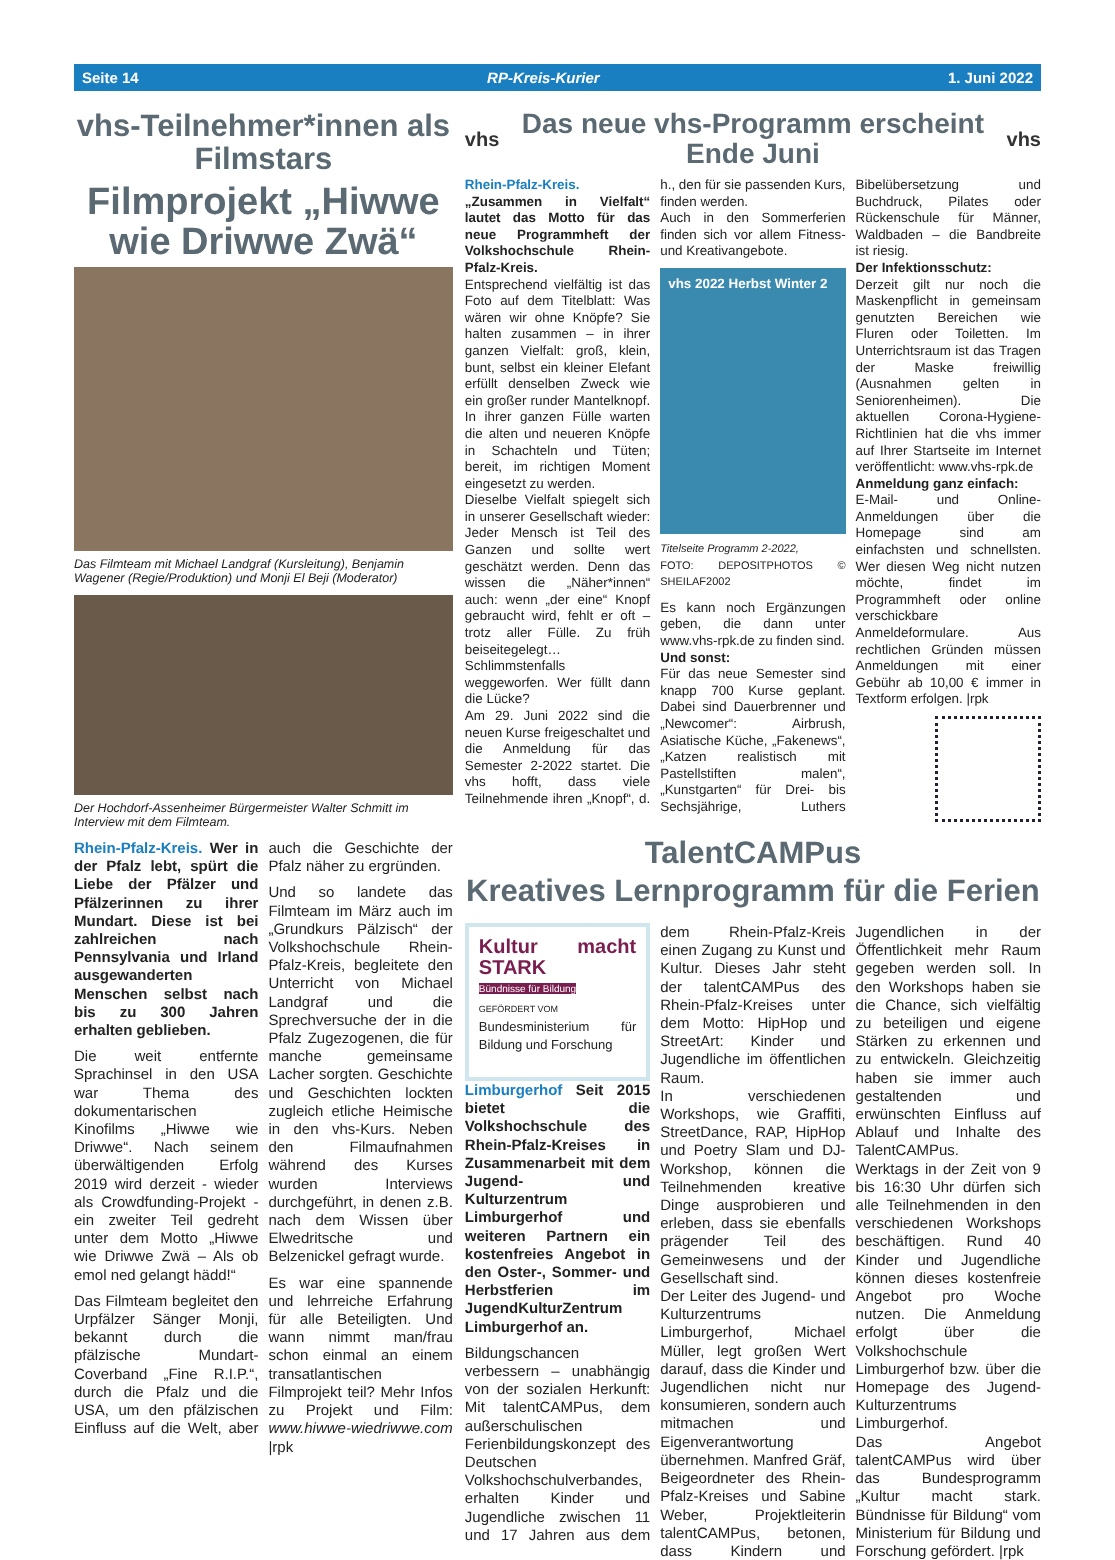Seite 14 RP-Kreis-Kurier 1. Juni 2022
vhs-Teilnehmer*innen als Filmstars
Filmprojekt „Hiwwe wie Driwwe Zwä“
Das Filmteam mit Michael Landgraf (Kursleitung), Benjamin Wagener (Regie/Produktion) und Monji El Beji (Moderator)
Der Hochdorf-Assenheimer Bürgermeister Walter Schmitt im Interview mit dem Filmteam.
Rhein-Pfalz-Kreis. Wer in der Pfalz lebt, spürt die Liebe der Pfälzer und Pfälzerinnen zu ihrer Mundart. Diese ist bei zahlreichen nach Pennsylvania und Irland ausgewanderten Menschen selbst nach bis zu 300 Jahren erhalten geblieben.
Die weit entfernte Sprachinsel in den USA war Thema des dokumentarischen Kinofilms „Hiwwe wie Driwwe“. Nach seinem überwältigenden Erfolg 2019 wird derzeit - wieder als Crowdfunding-Projekt - ein zweiter Teil gedreht unter dem Motto „Hiwwe wie Driwwe Zwä – Als ob emol ned gelangt hädd!“
Das Filmteam begleitet den Urpfälzer Sänger Monji, bekannt durch die pfälzische Mundart-Coverband „Fine R.I.P.“, durch die Pfalz und die USA, um den pfälzischen Einfluss auf die Welt, aber auch die Geschichte der Pfalz näher zu ergründen.
Und so landete das Filmteam im März auch im „Grundkurs Pälzisch“ der Volkshochschule Rhein-Pfalz-Kreis, begleitete den Unterricht von Michael Landgraf und die Sprechversuche der in die Pfalz Zugezogenen, die für manche gemeinsame Lacher sorgten. Geschichte und Geschichten lockten zugleich etliche Heimische in den vhs-Kurs. Neben den Filmaufnahmen während des Kurses wurden Interviews durchgeführt, in denen z.B. nach dem Wissen über Elwedritsche und Belzenickel gefragt wurde.
Es war eine spannende und lehrreiche Erfahrung für alle Beteiligten. Und wann nimmt man/frau schon einmal an einem transatlantischen Filmprojekt teil? Mehr Infos zu Projekt und Film: www.hiwwe-wiedriwwe.com |rpk
vhs
Das neue vhs-Programm erscheint Ende Juni
vhs
Rhein-Pfalz-Kreis. „Zusammen in Vielfalt“ lautet das Motto für das neue Programmheft der Volkshochschule Rhein-Pfalz-Kreis.
Entsprechend vielfältig ist das Foto auf dem Titelblatt: Was wären wir ohne Knöpfe? Sie halten zusammen – in ihrer ganzen Vielfalt: groß, klein, bunt, selbst ein kleiner Elefant erfüllt denselben Zweck wie ein großer runder Mantelknopf. In ihrer ganzen Fülle warten die alten und neueren Knöpfe in Schachteln und Tüten; bereit, im richtigen Moment eingesetzt zu werden.
Dieselbe Vielfalt spiegelt sich in unserer Gesellschaft wieder: Jeder Mensch ist Teil des Ganzen und sollte wert geschätzt werden. Denn das wissen die „Näher*innen“ auch: wenn „der eine“ Knopf gebraucht wird, fehlt er oft – trotz aller Fülle. Zu früh beiseitegelegt… Schlimmstenfalls weggeworfen. Wer füllt dann die Lücke?
Am 29. Juni 2022 sind die neuen Kurse freigeschaltet und die Anmeldung für das Semester 2-2022 startet. Die vhs hofft, dass viele Teilnehmende ihren „Knopf“, d. h., den für sie passenden Kurs, finden werden.
Auch in den Sommerferien finden sich vor allem Fitness- und Kreativangebote.
vhs 2022 Herbst Winter 2
Titelseite Programm 2-2022,
FOTO: DEPOSITPHOTOS © SHEILAF2002
Es kann noch Ergänzungen geben, die dann unter www.vhs-rpk.de zu finden sind.
Und sonst:
Für das neue Semester sind knapp 700 Kurse geplant. Dabei sind Dauerbrenner und „Newcomer“: Airbrush, Asiatische Küche, „Fakenews“, „Katzen realistisch mit Pastellstiften malen“, „Kunstgarten“ für Drei- bis Sechsjährige, Luthers Bibelübersetzung und Buchdruck, Pilates oder Rückenschule für Männer, Waldbaden – die Bandbreite ist riesig.
Der Infektionsschutz:
Derzeit gilt nur noch die Maskenpflicht in gemeinsam genutzten Bereichen wie Fluren oder Toiletten. Im Unterrichtsraum ist das Tragen der Maske freiwillig (Ausnahmen gelten in Seniorenheimen). Die aktuellen Corona-Hygiene-Richtlinien hat die vhs immer auf Ihrer Startseite im Internet veröffentlicht: www.vhs-rpk.de
Anmeldung ganz einfach:
E-Mail- und Online-Anmeldungen über die Homepage sind am einfachsten und schnellsten. Wer diesen Weg nicht nutzen möchte, findet im Programmheft oder online verschickbare Anmeldeformulare. Aus rechtlichen Gründen müssen Anmeldungen mit einer Gebühr ab 10,00 € immer in Textform erfolgen. |rpk
TalentCAMPus
Kreatives Lernprogramm für die Ferien
Kultur macht STARK
Bündnisse für Bildung
GEFÖRDERT VOM
Bundesministerium für Bildung und Forschung
Limburgerhof Seit 2015 bietet die Volkshochschule des Rhein-Pfalz-Kreises in Zusammenarbeit mit dem Jugend- und Kulturzentrum Limburgerhof und weiteren Partnern ein kostenfreies Angebot in den Oster-, Sommer- und Herbstferien im JugendKulturZentrum Limburgerhof an.
Bildungschancen verbessern – unabhängig von der sozialen Herkunft: Mit talentCAMPus, dem außerschulischen Ferienbildungskonzept des Deutschen Volkshochschulverbandes, erhalten Kinder und Jugendliche zwischen 11 und 17 Jahren aus dem dem Rhein-Pfalz-Kreis einen Zugang zu Kunst und Kultur. Dieses Jahr steht der talentCAMPus des Rhein-Pfalz-Kreises unter dem Motto: HipHop und StreetArt: Kinder und Jugendliche im öffentlichen Raum.
In verschiedenen Workshops, wie Graffiti, StreetDance, RAP, HipHop und Poetry Slam und DJ-Workshop, können die Teilnehmenden kreative Dinge ausprobieren und erleben, dass sie ebenfalls prägender Teil des Gemeinwesens und der Gesellschaft sind.
Der Leiter des Jugend- und Kulturzentrums Limburgerhof, Michael Müller, legt großen Wert darauf, dass die Kinder und Jugendlichen nicht nur konsumieren, sondern auch mitmachen und Eigenverantwortung übernehmen. Manfred Gräf, Beigeordneter des Rhein-Pfalz-Kreises und Sabine Weber, Projektleiterin talentCAMPus, betonen, dass Kindern und Jugendlichen in der Öffentlichkeit mehr Raum gegeben werden soll. In den Workshops haben sie die Chance, sich vielfältig zu beteiligen und eigene Stärken zu erkennen und zu entwickeln. Gleichzeitig haben sie immer auch gestaltenden und erwünschten Einfluss auf Ablauf und Inhalte des TalentCAMPus.
Werktags in der Zeit von 9 bis 16:30 Uhr dürfen sich alle Teilnehmenden in den verschiedenen Workshops beschäftigen. Rund 40 Kinder und Jugendliche können dieses kostenfreie Angebot pro Woche nutzen. Die Anmeldung erfolgt über die Volkshochschule Limburgerhof bzw. über die Homepage des Jugend-Kulturzentrums Limburgerhof.
Das Angebot talentCAMPus wird über das Bundesprogramm „Kultur macht stark. Bündnisse für Bildung“ vom Ministerium für Bildung und Forschung gefördert. |rpk